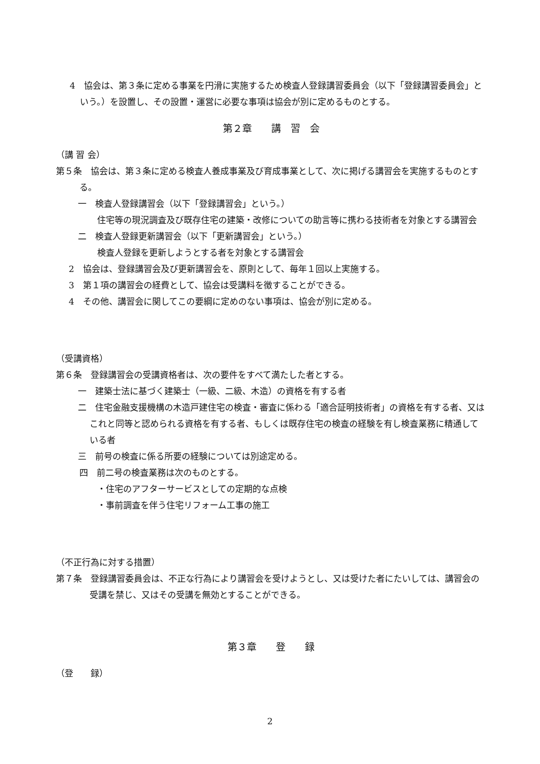4　協会は、第３条に定める事業を円滑に実施するため検査人登録講習委員会（以下「登録講習委員会」という。）を設置し、その設置・運営に必要な事項は協会が別に定めるものとする。
第２章　　講　習　会
（講 習 会）
第５条　協会は、第３条に定める検査人養成事業及び育成事業として、次に掲げる講習会を実施するものとする。
一　検査人登録講習会（以下「登録講習会」という。）
住宅等の現況調査及び既存住宅の建築・改修についての助言等に携わる技術者を対象とする講習会
二　検査人登録更新講習会（以下「更新講習会」という。）
検査人登録を更新しようとする者を対象とする講習会
2　協会は、登録講習会及び更新講習会を、原則として、毎年１回以上実施する。
3　第１項の講習会の経費として、協会は受講料を徴することができる。
4　その他、講習会に関してこの要綱に定めのない事項は、協会が別に定める。
（受講資格）
第６条　登録講習会の受講資格者は、次の要件をすべて満たした者とする。
一　建築士法に基づく建築士（一級、二級、木造）の資格を有する者
二　住宅金融支援機構の木造戸建住宅の検査・審査に係わる「適合証明技術者」の資格を有する者、又はこれと同等と認められる資格を有する者、もしくは既存住宅の検査の経験を有し検査業務に精通している者
三　前号の検査に係る所要の経験については別途定める。
四　前二号の検査業務は次のものとする。
・住宅のアフターサービスとしての定期的な点検
・事前調査を伴う住宅リフォーム工事の施工
（不正行為に対する措置）
第７条　登録講習委員会は、不正な行為により講習会を受けようとし、又は受けた者にたいしては、講習会の受講を禁じ、又はその受講を無効とすることができる。
第３章　　登　　録
（登　　録）
2